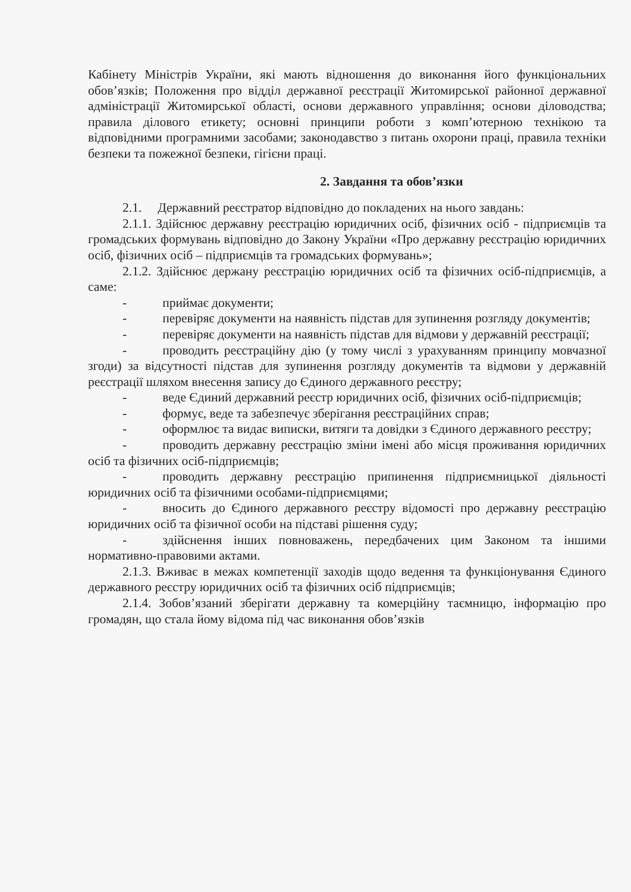Кабінету Міністрів України, які мають відношення до виконання його функціональних обов’язків; Положення про відділ державної реєстрації Житомирської районної державної адміністрації Житомирської області, основи державного управління; основи діловодства; правила ділового етикету; основні принципи роботи з комп’ютерною технікою та відповідними програмними засобами; законодавство з питань охорони праці, правила техніки безпеки та пожежної безпеки, гігієни праці.
2. Завдання та обов’язки
2.1. Державний реєстратор відповідно до покладених на нього завдань:
2.1.1. Здійснює державну реєстрацію юридичних осіб, фізичних осіб - підприємців та громадських формувань відповідно до Закону України «Про державну реєстрацію юридичних осіб, фізичних осіб – підприємців та громадських формувань»;
2.1.2. Здійснює держану реєстрацію юридичних осіб та фізичних осіб-підприємців, а саме:
- приймає документи;
- перевіряє документи на наявність підстав для зупинення розгляду документів;
- перевіряє документи на наявність підстав для відмови у державній реєстрації;
- проводить реєстраційну дію (у тому числі з урахуванням принципу мовчазної згоди) за відсутності підстав для зупинення розгляду документів та відмови у державній реєстрації шляхом внесення запису до Єдиного державного реєстру;
- веде Єдиний державний реєстр юридичних осіб, фізичних осіб-підприємців;
- формує, веде та забезпечує зберігання реєстраційних справ;
- оформлює та видає виписки, витяги та довідки з Єдиного державного реєстру;
- проводить державну реєстрацію зміни імені або місця проживання юридичних осіб та фізичних осіб-підприємців;
- проводить державну реєстрацію припинення підприємницької діяльності юридичних осіб та фізичними особами-підприємцями;
- вносить до Єдиного державного реєстру відомості про державну реєстрацію юридичних осіб та фізичної особи на підставі рішення суду;
- здійснення інших повноважень, передбачених цим Законом та іншими нормативно-правовими актами.
2.1.3. Вживає в межах компетенції заходів щодо ведення та функціонування Єдиного державного реєстру юридичних осіб та фізичних осіб підприємців;
2.1.4. Зобов’язаний зберігати державну та комерційну таємницю, інформацію про громадян, що стала йому відома під час виконання обов’язків